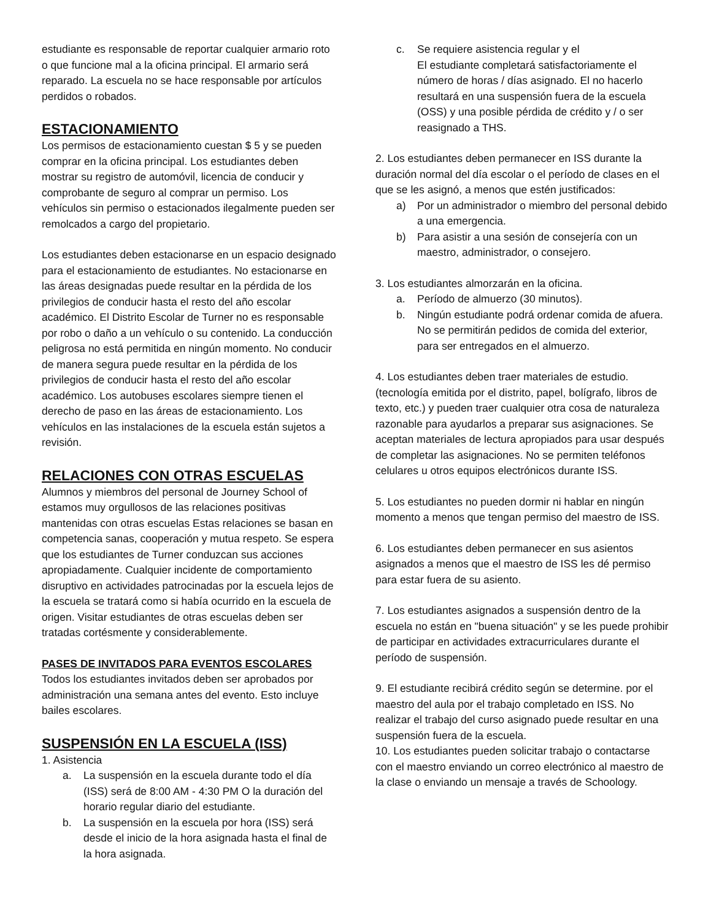estudiante es responsable de reportar cualquier armario roto o que funcione mal a la oficina principal. El armario será reparado. La escuela no se hace responsable por artículos perdidos o robados.
ESTACIONAMIENTO
Los permisos de estacionamiento cuestan $ 5 y se pueden comprar en la oficina principal. Los estudiantes deben mostrar su registro de automóvil, licencia de conducir y comprobante de seguro al comprar un permiso. Los vehículos sin permiso o estacionados ilegalmente pueden ser remolcados a cargo del propietario.
Los estudiantes deben estacionarse en un espacio designado para el estacionamiento de estudiantes. No estacionarse en las áreas designadas puede resultar en la pérdida de los privilegios de conducir hasta el resto del año escolar académico. El Distrito Escolar de Turner no es responsable por robo o daño a un vehículo o su contenido. La conducción peligrosa no está permitida en ningún momento. No conducir de manera segura puede resultar en la pérdida de los privilegios de conducir hasta el resto del año escolar académico. Los autobuses escolares siempre tienen el derecho de paso en las áreas de estacionamiento. Los vehículos en las instalaciones de la escuela están sujetos a revisión.
RELACIONES CON OTRAS ESCUELAS
Alumnos y miembros del personal de Journey School of estamos muy orgullosos de las relaciones positivas mantenidas con otras escuelas Estas relaciones se basan en competencia sanas, cooperación y mutua respeto. Se espera que los estudiantes de Turner conduzcan sus acciones apropiadamente. Cualquier incidente de comportamiento disruptivo en actividades patrocinadas por la escuela lejos de la escuela se tratará como si había ocurrido en la escuela de origen. Visitar estudiantes de otras escuelas deben ser tratadas cortésmente y considerablemente.
PASES DE INVITADOS PARA EVENTOS ESCOLARES
Todos los estudiantes invitados deben ser aprobados por administración una semana antes del evento. Esto incluye bailes escolares.
SUSPENSIÓN EN LA ESCUELA (ISS)
1. Asistencia
a. La suspensión en la escuela durante todo el día (ISS) será de 8:00 AM - 4:30 PM O la duración del horario regular diario del estudiante.
b. La suspensión en la escuela por hora (ISS) será desde el inicio de la hora asignada hasta el final de la hora asignada.
c. Se requiere asistencia regular y el
El estudiante completará satisfactoriamente el número de horas / días asignado. El no hacerlo resultará en una suspensión fuera de la escuela (OSS) y una posible pérdida de crédito y / o ser reasignado a THS.
2. Los estudiantes deben permanecer en ISS durante la duración normal del día escolar o el período de clases en el que se les asignó, a menos que estén justificados:
a) Por un administrador o miembro del personal debido a una emergencia.
b) Para asistir a una sesión de consejería con un maestro, administrador, o consejero.
3. Los estudiantes almorzarán en la oficina.
a. Período de almuerzo (30 minutos).
b. Ningún estudiante podrá ordenar comida de afuera. No se permitirán pedidos de comida del exterior, para ser entregados en el almuerzo.
4. Los estudiantes deben traer materiales de estudio. (tecnología emitida por el distrito, papel, bolígrafo, libros de texto, etc.) y pueden traer cualquier otra cosa de naturaleza razonable para ayudarlos a preparar sus asignaciones. Se aceptan materiales de lectura apropiados para usar después de completar las asignaciones. No se permiten teléfonos celulares u otros equipos electrónicos durante ISS.
5. Los estudiantes no pueden dormir ni hablar en ningún momento a menos que tengan permiso del maestro de ISS.
6. Los estudiantes deben permanecer en sus asientos asignados a menos que el maestro de ISS les dé permiso para estar fuera de su asiento.
7. Los estudiantes asignados a suspensión dentro de la escuela no están en "buena situación" y se les puede prohibir de participar en actividades extracurriculares durante el período de suspensión.
9. El estudiante recibirá crédito según se determine. por el maestro del aula por el trabajo completado en ISS. No realizar el trabajo del curso asignado puede resultar en una suspensión fuera de la escuela.
10. Los estudiantes pueden solicitar trabajo o contactarse con el maestro enviando un correo electrónico al maestro de la clase o enviando un mensaje a través de Schoology.